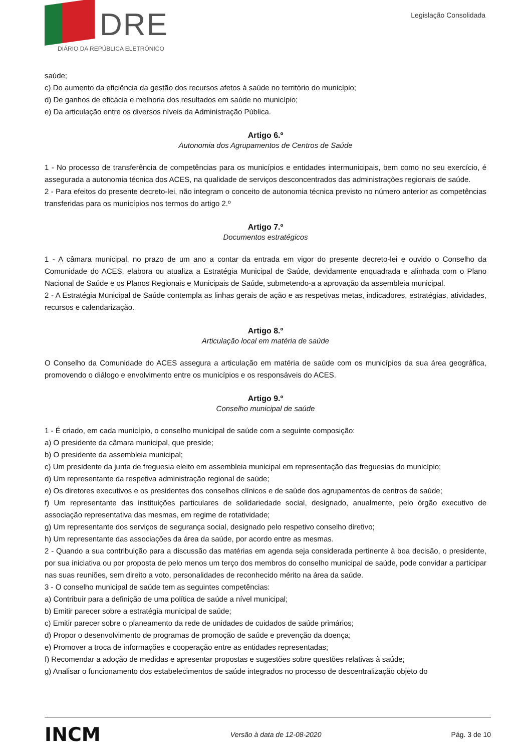DRE
DIÁRIO DA REPÚBLICA ELETRÓNICO
Legislação Consolidada
saúde;
c) Do aumento da eficiência da gestão dos recursos afetos à saúde no território do município;
d) De ganhos de eficácia e melhoria dos resultados em saúde no município;
e) Da articulação entre os diversos níveis da Administração Pública.
Artigo 6.º
Autonomia dos Agrupamentos de Centros de Saúde
1 - No processo de transferência de competências para os municípios e entidades intermunicipais, bem como no seu exercício, é assegurada a autonomia técnica dos ACES, na qualidade de serviços desconcentrados das administrações regionais de saúde.
2 - Para efeitos do presente decreto-lei, não integram o conceito de autonomia técnica previsto no número anterior as competências transferidas para os municípios nos termos do artigo 2.º
Artigo 7.º
Documentos estratégicos
1 - A câmara municipal, no prazo de um ano a contar da entrada em vigor do presente decreto-lei e ouvido o Conselho da Comunidade do ACES, elabora ou atualiza a Estratégia Municipal de Saúde, devidamente enquadrada e alinhada com o Plano Nacional de Saúde e os Planos Regionais e Municipais de Saúde, submetendo-a a aprovação da assembleia municipal.
2 - A Estratégia Municipal de Saúde contempla as linhas gerais de ação e as respetivas metas, indicadores, estratégias, atividades, recursos e calendarização.
Artigo 8.º
Articulação local em matéria de saúde
O Conselho da Comunidade do ACES assegura a articulação em matéria de saúde com os municípios da sua área geográfica, promovendo o diálogo e envolvimento entre os municípios e os responsáveis do ACES.
Artigo 9.º
Conselho municipal de saúde
1 - É criado, em cada município, o conselho municipal de saúde com a seguinte composição:
a) O presidente da câmara municipal, que preside;
b) O presidente da assembleia municipal;
c) Um presidente da junta de freguesia eleito em assembleia municipal em representação das freguesias do município;
d) Um representante da respetiva administração regional de saúde;
e) Os diretores executivos e os presidentes dos conselhos clínicos e de saúde dos agrupamentos de centros de saúde;
f) Um representante das instituições particulares de solidariedade social, designado, anualmente, pelo órgão executivo de associação representativa das mesmas, em regime de rotatividade;
g) Um representante dos serviços de segurança social, designado pelo respetivo conselho diretivo;
h) Um representante das associações da área da saúde, por acordo entre as mesmas.
2 - Quando a sua contribuição para a discussão das matérias em agenda seja considerada pertinente à boa decisão, o presidente, por sua iniciativa ou por proposta de pelo menos um terço dos membros do conselho municipal de saúde, pode convidar a participar nas suas reuniões, sem direito a voto, personalidades de reconhecido mérito na área da saúde.
3 - O conselho municipal de saúde tem as seguintes competências:
a) Contribuir para a definição de uma política de saúde a nível municipal;
b) Emitir parecer sobre a estratégia municipal de saúde;
c) Emitir parecer sobre o planeamento da rede de unidades de cuidados de saúde primários;
d) Propor o desenvolvimento de programas de promoção de saúde e prevenção da doença;
e) Promover a troca de informações e cooperação entre as entidades representadas;
f) Recomendar a adoção de medidas e apresentar propostas e sugestões sobre questões relativas à saúde;
g) Analisar o funcionamento dos estabelecimentos de saúde integrados no processo de descentralização objeto do
INCM Versão à data de 12-08-2020 Pág. 3 de 10